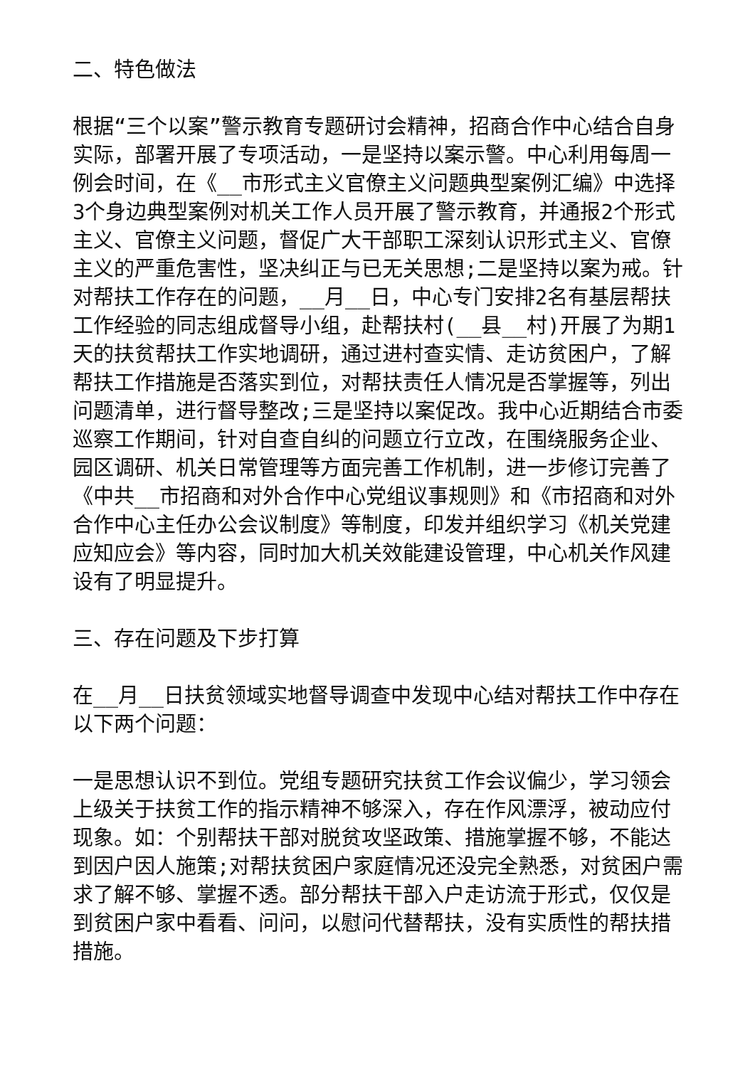二、特色做法
根据“三个以案”警示教育专题研讨会精神，招商合作中心结合自身实际，部署开展了专项活动，一是坚持以案示警。中心利用每周一例会时间，在《__市形式主义官僚主义问题典型案例汇编》中选择3个身边典型案例对机关工作人员开展了警示教育，并通报2个形式主义、官僚主义问题，督促广大干部职工深刻认识形式主义、官僚主义的严重危害性，坚决纠正与已无关思想;二是坚持以案为戒。针对帮扶工作存在的问题，__月__日，中心专门安排2名有基层帮扶工作经验的同志组成督导小组，赴帮扶村(__县__村)开展了为期1天的扶贫帮扶工作实地调研，通过进村查实情、走访贫困户，了解帮扶工作措施是否落实到位，对帮扶责任人情况是否掌握等，列出问题清单，进行督导整改;三是坚持以案促改。我中心近期结合市委巡察工作期间，针对自查自纠的问题立行立改，在围绕服务企业、园区调研、机关日常管理等方面完善工作机制，进一步修订完善了《中共__市招商和对外合作中心党组议事规则》和《市招商和对外合作中心主任办公会议制度》等制度，印发并组织学习《机关党建应知应会》等内容，同时加大机关效能建设管理，中心机关作风建设有了明显提升。
三、存在问题及下步打算
在__月__日扶贫领域实地督导调查中发现中心结对帮扶工作中存在以下两个问题：
一是思想认识不到位。党组专题研究扶贫工作会议偏少，学习领会上级关于扶贫工作的指示精神不够深入，存在作风漂浮，被动应付现象。如：个别帮扶干部对脱贫攻坚政策、措施掌握不够，不能达到因户因人施策;对帮扶贫困户家庭情况还没完全熟悉，对贫困户需求了解不够、掌握不透。部分帮扶干部入户走访流于形式，仅仅是到贫困户家中看看、问问，以慰问代替帮扶，没有实质性的帮扶措措施。